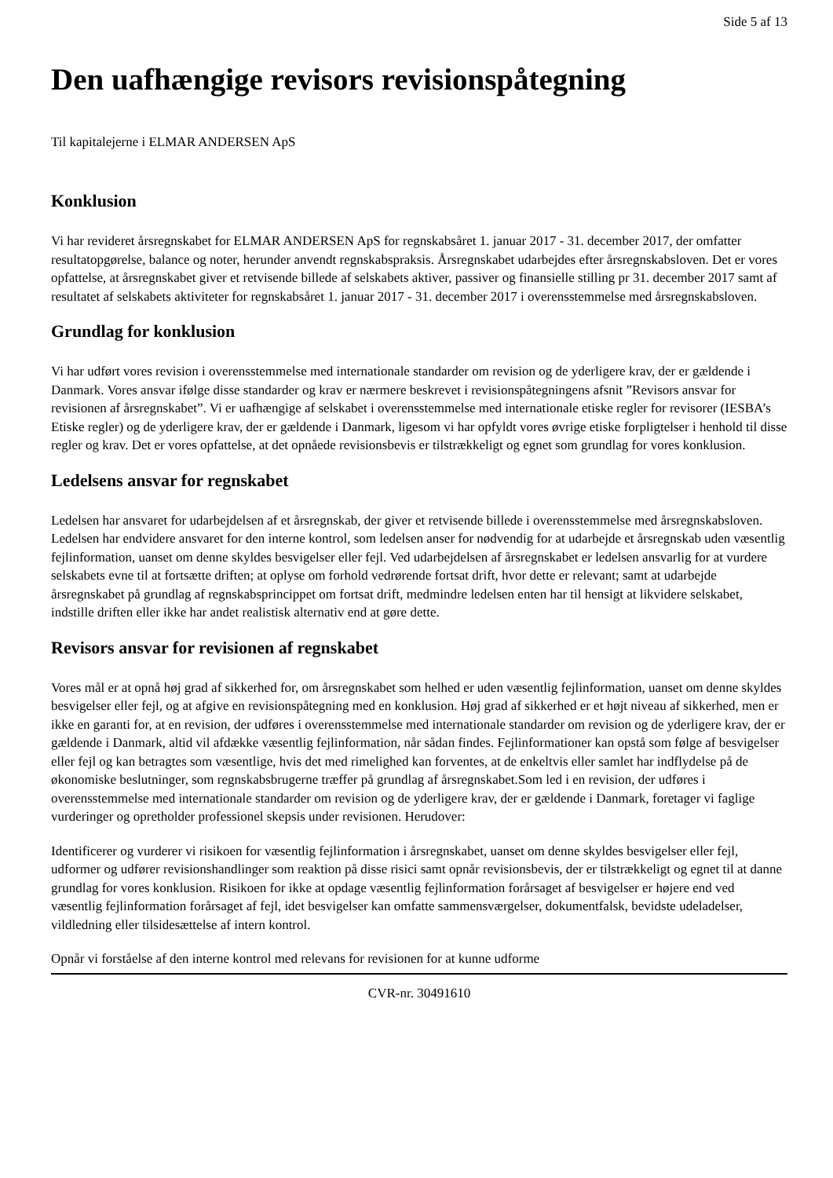Side 5 af 13
Den uafhængige revisors revisionspåtegning
Til kapitalejerne i ELMAR ANDERSEN ApS
Konklusion
Vi har revideret årsregnskabet for ELMAR ANDERSEN ApS for regnskabsåret 1. januar 2017 - 31. december 2017, der omfatter resultatopgørelse, balance og noter, herunder anvendt regnskabspraksis. Årsregnskabet udarbejdes efter årsregnskabsloven. Det er vores opfattelse, at årsregnskabet giver et retvisende billede af selskabets aktiver, passiver og finansielle stilling pr 31. december 2017 samt af resultatet af selskabets aktiviteter for regnskabsåret 1. januar 2017 - 31. december 2017 i overensstemmelse med årsregnskabsloven.
Grundlag for konklusion
Vi har udført vores revision i overensstemmelse med internationale standarder om revision og de yderligere krav, der er gældende i Danmark. Vores ansvar ifølge disse standarder og krav er nærmere beskrevet i revisionspåtegningens afsnit ”Revisors ansvar for revisionen af årsregnskabet”. Vi er uafhængige af selskabet i overensstemmelse med internationale etiske regler for revisorer (IESBA’s Etiske regler) og de yderligere krav, der er gældende i Danmark, ligesom vi har opfyldt vores øvrige etiske forpligtelser i henhold til disse regler og krav. Det er vores opfattelse, at det opnåede revisionsbevis er tilstrækkeligt og egnet som grundlag for vores konklusion.
Ledelsens ansvar for regnskabet
Ledelsen har ansvaret for udarbejdelsen af et årsregnskab, der giver et retvisende billede i overensstemmelse med årsregnskabsloven. Ledelsen har endvidere ansvaret for den interne kontrol, som ledelsen anser for nødvendig for at udarbejde et årsregnskab uden væsentlig fejlinformation, uanset om denne skyldes besvigelser eller fejl. Ved udarbejdelsen af årsregnskabet er ledelsen ansvarlig for at vurdere selskabets evne til at fortsætte driften; at oplyse om forhold vedrørende fortsat drift, hvor dette er relevant; samt at udarbejde årsregnskabet på grundlag af regnskabsprincippet om fortsat drift, medmindre ledelsen enten har til hensigt at likvidere selskabet, indstille driften eller ikke har andet realistisk alternativ end at gøre dette.
Revisors ansvar for revisionen af regnskabet
Vores mål er at opnå høj grad af sikkerhed for, om årsregnskabet som helhed er uden væsentlig fejlinformation, uanset om denne skyldes besvigelser eller fejl, og at afgive en revisionspåtegning med en konklusion. Høj grad af sikkerhed er et højt niveau af sikkerhed, men er ikke en garanti for, at en revision, der udføres i overensstemmelse med internationale standarder om revision og de yderligere krav, der er gældende i Danmark, altid vil afdække væsentlig fejlinformation, når sådan findes. Fejlinformationer kan opstå som følge af besvigelser eller fejl og kan betragtes som væsentlige, hvis det med rimelighed kan forventes, at de enkeltvis eller samlet har indflydelse på de økonomiske beslutninger, som regnskabsbrugerne træffer på grundlag af årsregnskabet.Som led i en revision, der udføres i overensstemmelse med internationale standarder om revision og de yderligere krav, der er gældende i Danmark, foretager vi faglige vurderinger og opretholder professionel skepsis under revisionen. Herudover:
Identificerer og vurderer vi risikoen for væsentlig fejlinformation i årsregnskabet, uanset om denne skyldes besvigelser eller fejl, udformer og udfører revisionshandlinger som reaktion på disse risici samt opnår revisionsbevis, der er tilstrækkeligt og egnet til at danne grundlag for vores konklusion. Risikoen for ikke at opdage væsentlig fejlinformation forårsaget af besvigelser er højere end ved væsentlig fejlinformation forårsaget af fejl, idet besvigelser kan omfatte sammensværgelser, dokumentfalsk, bevidste udeladelser, vildledning eller tilsidesættelse af intern kontrol.
Opnår vi forståelse af den interne kontrol med relevans for revisionen for at kunne udforme
CVR-nr. 30491610